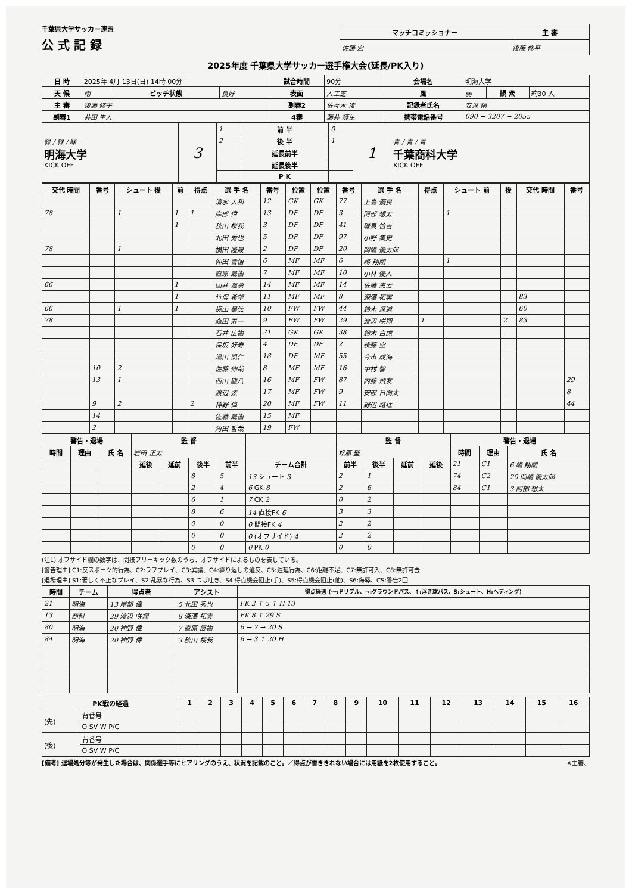千葉県大学サッカー連盟
公 式 記 録
| マッチコミッショナー | 主 審 |
| --- | --- |
| 佐藤 宏 | 後藤 修平 |
2025年度 千葉県大学サッカー選手権大会(延長/PK入り)
| 日 時 | 2025年 4月 13日(日) 14時 00分 | | | 試合時間 | 90分 | 会場名 | 明海大学 | | |
| 天 候 | 雨 | ピッチ状態 | 良好 | 表面 | 人工芝 | 風 | 弱 | 観 衆 | 約30 人 |
| 主 審 | 後藤 修平 | | | 副審2 | 佐々木 凌 | 記録者氏名 | 安達 朔 | | |
| 副審1 | 井田 隼人 | | | 4審 | 藤井 琢生 | 携帯電話番号 | 090 − 3207 − 2055 | | |
| 緑 / 緑 / 緑 明海大学 KICK OFF | 3 | 1 | 前 半 | 0 | 1 | 青 / 青 / 青 千葉商科大学 KICK OFF |
| | | 2 | 後 半 | 1 | | |
| | | | 延長前半 | | | |
| | | | 延長後半 | | | |
| | | | P K | | | |
| 交代 時間 | 番号 | シュート 後 | 前 | 得点 | 選 手 名 | 番号 | 位置 | 位置 | 番号 | 選 手 名 | 得点 | シュート 前 | 後 | 交代 時間 | 番号 |
| --- | --- | --- | --- | --- | --- | --- | --- | --- | --- | --- | --- | --- | --- | --- | --- |
| | | | | | 清水 大和 | 12 | GK | GK | 77 | 上島 優良 | | | | | |
| 78 | | 1 | 1 | 1 | 岸部 偉 | 13 | DF | DF | 3 | 阿部 想太 | | 1 | | | |
| | | | 1 | | 秋山 桜我 | 3 | DF | DF | 41 | 磯貝 恰吉 | | | | | |
| | | | | | 北田 秀也 | 5 | DF | DF | 97 | 小野 集史 | | | | | |
| 78 | | 1 | | | 横田 隆晟 | 2 | DF | DF | 20 | 岡嶋 優太郎 | | | | | |
| | | | | | 仲田 晋悟 | 6 | MF | MF | 6 | 嶋 翔剛 | | 1 | | | |
| | | | | | 直原 晟樹 | 7 | MF | MF | 10 | 小林 優人 | | | | | |
| 66 | | | 1 | | 国井 颯勇 | 14 | MF | MF | 14 | 佐藤 恵太 | | | | | |
| | | | 1 | | 竹俣 希望 | 11 | MF | MF | 8 | 深澤 拓実 | | | | 83 | |
| 66 | | 1 | 1 | | 梶山 昊汰 | 10 | FW | FW | 44 | 鈴木 達道 | | | | 60 | |
| 78 | | | | | 森田 寿一 | 9 | FW | FW | 29 | 渡辺 咲翔 | 1 | | 2 | 83 | |
| | | | | | 石井 広樹 | 21 | GK | GK | 38 | 鈴木 白虎 | | | | | |
| | | | | | 保坂 好寿 | 4 | DF | DF | 2 | 後藤 空 | | | | | |
| | | | | | 湯山 凱仁 | 18 | DF | MF | 55 | 今市 成海 | | | | | |
| | 10 | 2 | | | 佐藤 伸哉 | 8 | MF | MF | 16 | 中村 智 | | | | | |
| | 13 | 1 | | | 西山 龍八 | 16 | MF | FW | 87 | 内藤 飛友 | | | | | 29 |
| | | | | | 渡辺 弦 | 17 | MF | FW | 9 | 安部 日向太 | | | | | 8 |
| | 9 | 2 | | 2 | 神野 偉 | 20 | MF | FW | 11 | 野辺 路杜 | | | | | 44 |
| | 14 | | | | 佐藤 晟樹 | 15 | MF | | | | | | | | |
| | 2 | | | | 角田 哲哉 | 19 | FW | | | | | | | | |
| 警告・退場 | | | 監 督 | | | | | 監 督 | | | | 警告・退場 | | |
| --- | --- | --- | --- | --- | --- | --- | --- | --- | --- | --- | --- | --- | --- | --- |
| 時間 | 理由 | 氏 名 | 岩田 正太 | | | | | 松原 聖 | | | | 時間 | 理由 | 氏 名 |
| | | | 延後 | 延前 | 後半 | 前半 | チーム合計 | 前半 | 後半 | 延前 | 延後 | 21 | C1 | 6 嶋 翔剛 |
| | | | | | 8 | 5 | 13 シュート 3 | 2 | 1 | | | 74 | C2 | 20 岡嶋 優太郎 |
| | | | | | 2 | 4 | 6 GK 8 | 2 | 6 | | | 84 | C1 | 3 阿部 想太 |
| | | | | | 6 | 1 | 7 CK 2 | 0 | 2 | | | | | |
| | | | | | 8 | 6 | 14 直接FK 6 | 3 | 3 | | | | | |
| | | | | | 0 | 0 | 0 間接FK 4 | 2 | 2 | | | | | |
| | | | | | 0 | 0 | 0 (オフサイド) 4 | 2 | 2 | | | | | |
| | | | | | 0 | 0 | 0 PK 0 | 0 | 0 | | | | | |
(注1) オフサイド欄の数字は、間接フリーキック数のうち、オフサイドによるものを表している。
[警告理由] C1:反スポーツ的行為、C2:ラフプレイ、C3:異議、C4:繰り返しの違反、C5:遅延行為、C6:距離不足、C7:無許可入、C8:無許可去
[退場理由] S1:著しく不正なプレイ、S2:乱暴な行為、S3:つば吐き、S4:得点機会阻止(手)、S5:得点機会阻止(他)、S6:侮辱、CS:警告2回
| 時間 | チーム | 得点者 | アシスト | 得点経過 (〜:ドリブル、→:グラウンドパス、↑:浮き球パス、S:シュート、H:ヘディング) |
| --- | --- | --- | --- | --- |
| 21 | 明海 | 13 岸部 偉 | 5 北田 秀也 | FK 2 ↑ 5 ↑ H 13 |
| 13 | 商科 | 29 渡辺 咲翔 | 8 深澤 拓実 | FK 8 ↑ 29 S |
| 80 | 明海 | 20 神野 偉 | 7 直原 晟樹 | 6 → 7 → 20 S |
| 84 | 明海 | 20 神野 偉 | 3 秋山 桜我 | 6 → 3 ↑ 20 H |
| PK戦の経過 | | 1 | 2 | 3 | 4 | 5 | 6 | 7 | 8 | 9 | 10 | 11 | 12 | 13 | 14 | 15 | 16 |
| --- | --- | --- | --- | --- | --- | --- | --- | --- | --- | --- | --- | --- | --- | --- | --- | --- | --- |
| (先) | 背番号 | | | | | | | | | | | | | | | | |
| | O SV W P/C | | | | | | | | | | | | | | | | |
| (後) | 背番号 | | | | | | | | | | | | | | | | |
| | O SV W P/C | | | | | | | | | | | | | | | | |
[備考] 退場処分等が発生した場合は、関係選手等にヒアリングのうえ、状況を記載のこと。／得点が書ききれない場合には用紙を2枚使用すること。 ※主審、